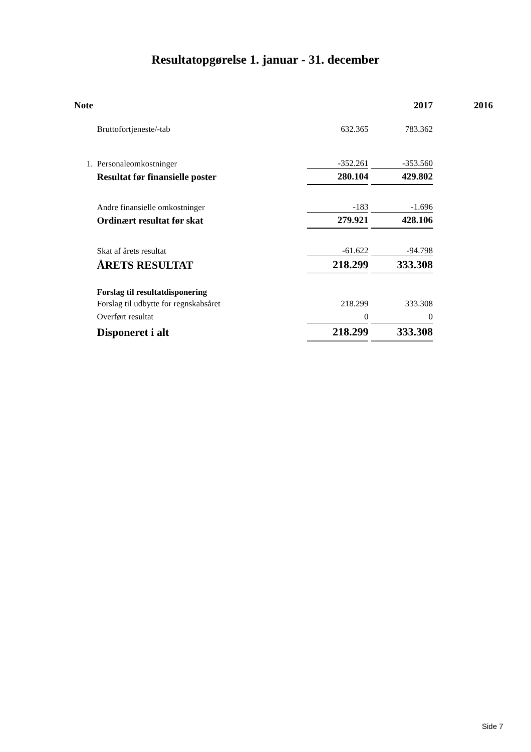Resultatopgørelse 1. januar - 31. december
| Note | | | 2017 | 2016 |
| | Bruttofortjeneste/-tab | 632.365 | 783.362 | |
| 1. | Personaleomkostninger | -352.261 | -353.560 | |
| | Resultat før finansielle poster | 280.104 | 429.802 | |
| | Andre finansielle omkostninger | -183 | -1.696 | |
| | Ordinært resultat før skat | 279.921 | 428.106 | |
| | Skat af årets resultat | -61.622 | -94.798 | |
| | ÅRETS RESULTAT | 218.299 | 333.308 | |
| | Forslag til resultatdisponering | | | |
| | Forslag til udbytte for regnskabsåret | 218.299 | 333.308 | |
| | Overført resultat | 0 | 0 | |
| | Disponeret i alt | 218.299 | 333.308 | |
Side 7